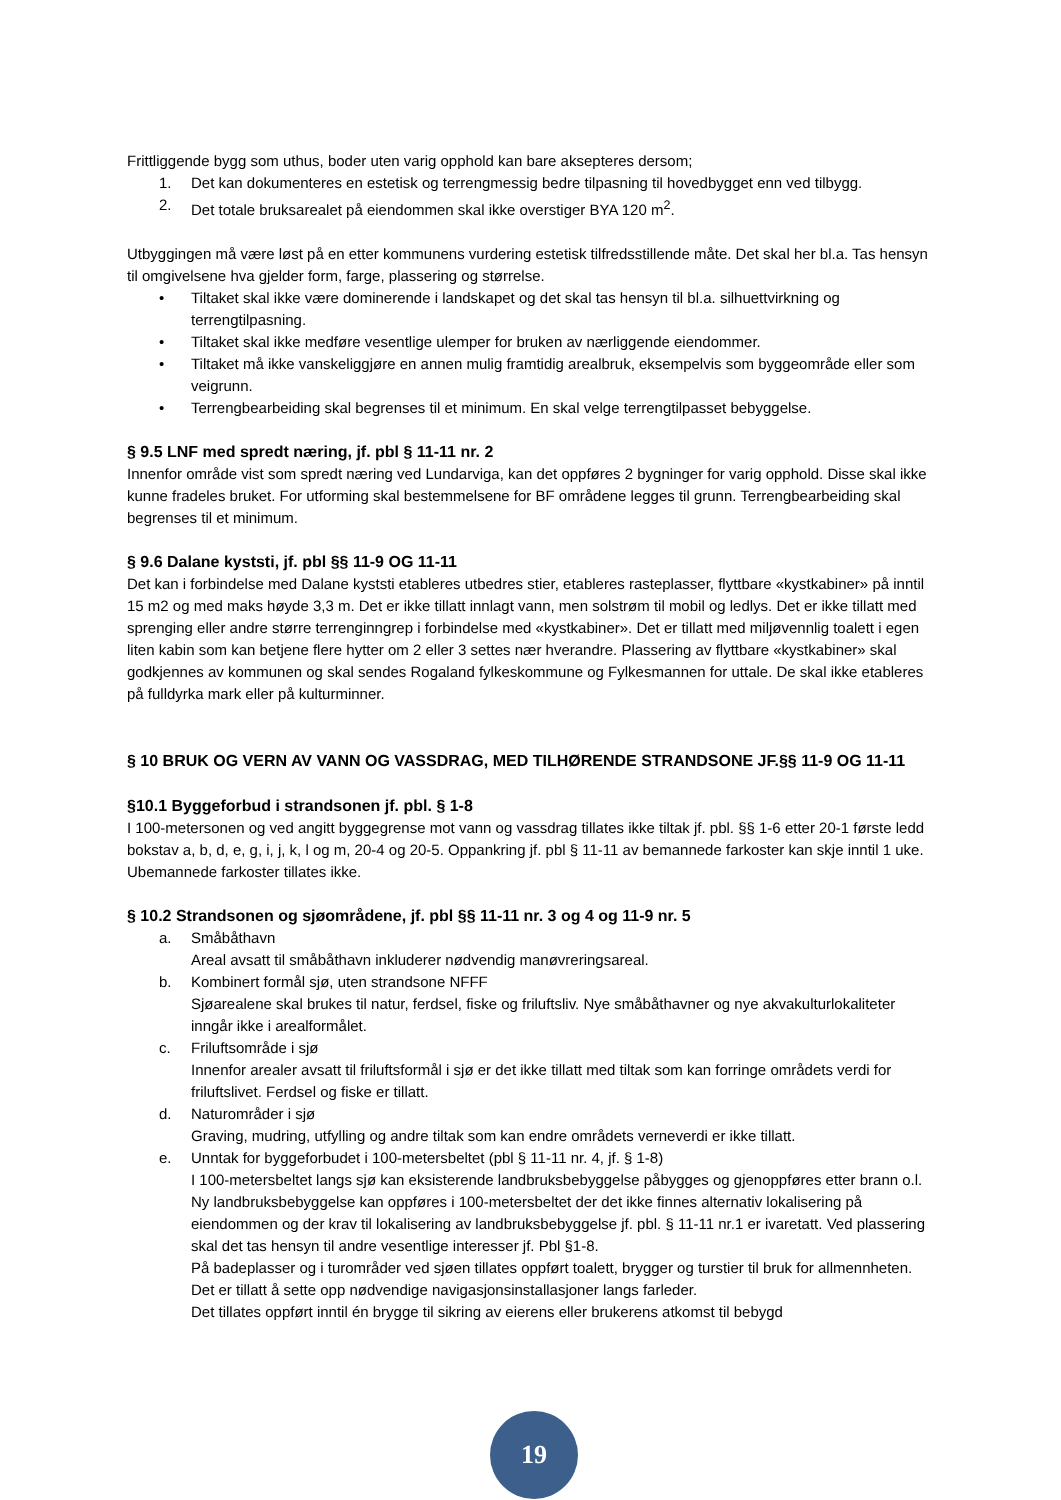Frittliggende bygg som uthus, boder uten varig opphold kan bare aksepteres dersom;
1. Det kan dokumenteres en estetisk og terrengmessig bedre tilpasning til hovedbygget enn ved tilbygg.
2. Det totale bruksarealet på eiendommen skal ikke overstiger BYA 120 m<sup>2</sup>.
Utbyggingen må være løst på en etter kommunens vurdering estetisk tilfredsstillende måte. Det skal her bl.a. Tas hensyn til omgivelsene hva gjelder form, farge, plassering og størrelse.
• Tiltaket skal ikke være dominerende i landskapet og det skal tas hensyn til bl.a. silhuettvirkning og terrengtilpasning.
• Tiltaket skal ikke medføre vesentlige ulemper for bruken av nærliggende eiendommer.
• Tiltaket må ikke vanskeliggjøre en annen mulig framtidig arealbruk, eksempelvis som byggeområde eller som veigrunn.
• Terrengbearbeiding skal begrenses til et minimum. En skal velge terrengtilpasset bebyggelse.
§ 9.5 LNF med spredt næring, jf. pbl § 11-11 nr. 2
Innenfor område vist som spredt næring ved Lundarviga, kan det oppføres 2 bygninger for varig opphold. Disse skal ikke kunne fradeles bruket. For utforming skal bestemmelsene for BF områdene legges til grunn. Terrengbearbeiding skal begrenses til et minimum.
§ 9.6 Dalane kyststi, jf. pbl §§ 11-9 OG 11-11
Det kan i forbindelse med Dalane kyststi etableres utbedres stier, etableres rasteplasser, flyttbare «kystkabiner» på inntil 15 m2 og med maks høyde 3,3 m. Det er ikke tillatt innlagt vann, men solstrøm til mobil og ledlys. Det er ikke tillatt med sprenging eller andre større terrenginngrep i forbindelse med «kystkabiner». Det er tillatt med miljøvennlig toalett i egen liten kabin som kan betjene flere hytter om 2 eller 3 settes nær hverandre. Plassering av flyttbare «kystkabiner» skal godkjennes av kommunen og skal sendes Rogaland fylkeskommune og Fylkesmannen for uttale. De skal ikke etableres på fulldyrka mark eller på kulturminner.
§ 10 BRUK OG VERN AV VANN OG VASSDRAG, MED TILHØRENDE STRANDSONE JF.§§ 11-9 OG 11-11
§10.1 Byggeforbud i strandsonen jf. pbl. § 1-8
I 100-metersonen og ved angitt byggegrense mot vann og vassdrag tillates ikke tiltak jf. pbl. §§ 1-6 etter 20-1 første ledd bokstav a, b, d, e, g, i, j, k, l og m, 20-4 og 20-5. Oppankring jf. pbl § 11-11 av bemannede farkoster kan skje inntil 1 uke. Ubemannede farkoster tillates ikke.
§ 10.2 Strandsonen og sjøområdene, jf. pbl §§ 11-11 nr. 3 og 4 og 11-9 nr. 5
a. Småbåthavn
Areal avsatt til småbåthavn inkluderer nødvendig manøvreringsareal.
b. Kombinert formål sjø, uten strandsone NFFF
Sjøarealene skal brukes til natur, ferdsel, fiske og friluftsliv. Nye småbåthavner og nye akvakulturlokaliteter inngår ikke i arealformålet.
c. Friluftsområde i sjø
Innenfor arealer avsatt til friluftsformål i sjø er det ikke tillatt med tiltak som kan forringe områdets verdi for friluftslivet. Ferdsel og fiske er tillatt.
d. Naturområder i sjø
Graving, mudring, utfylling og andre tiltak som kan endre områdets verneverdi er ikke tillatt.
e. Unntak for byggeforbudet i 100-metersbeltet (pbl § 11-11 nr. 4, jf. § 1-8)
I 100-metersbeltet langs sjø kan eksisterende landbruksbebyggelse påbygges og gjenoppføres etter brann o.l. Ny landbruksbebyggelse kan oppføres i 100-metersbeltet der det ikke finnes alternativ lokalisering på eiendommen og der krav til lokalisering av landbruksbebyggelse jf. pbl. § 11-11 nr.1 er ivaretatt. Ved plassering skal det tas hensyn til andre vesentlige interesser jf. Pbl §1-8.
På badeplasser og i turområder ved sjøen tillates oppført toalett, brygger og turstier til bruk for allmennheten.
Det er tillatt å sette opp nødvendige navigasjonsinstallasjoner langs farleder.
Det tillates oppført inntil én brygge til sikring av eierens eller brukerens atkomst til bebygd
19